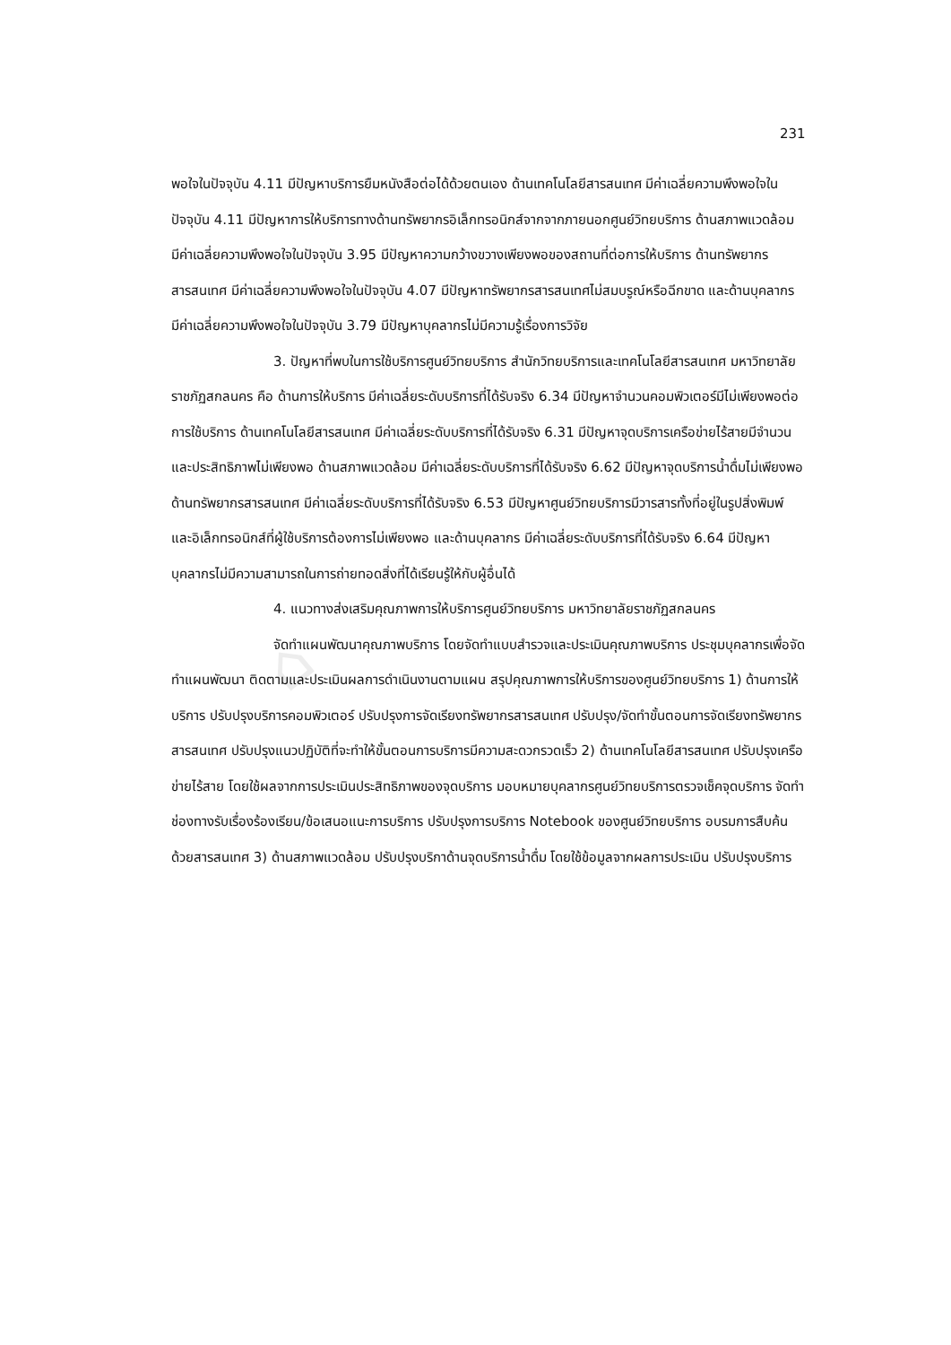⌂
231
พอใจในปัจจุบัน 4.11 มีปัญหาบริการยืมหนังสือต่อได้ด้วยตนเอง ด้านเทคโนโลยีสารสนเทศ มีค่าเฉลี่ยความพึงพอใจในปัจจุบัน 4.11 มีปัญหาการให้บริการทางด้านทรัพยากรอิเล็กทรอนิกส์จากจากภายนอกศูนย์วิทยบริการ ด้านสภาพแวดล้อม มีค่าเฉลี่ยความพึงพอใจในปัจจุบัน 3.95 มีปัญหาความกว้างขวางเพียงพอของสถานที่ต่อการให้บริการ ด้านทรัพยากรสารสนเทศ มีค่าเฉลี่ยความพึงพอใจในปัจจุบัน 4.07 มีปัญหาทรัพยากรสารสนเทศไม่สมบรูณ์หรือฉีกขาด และด้านบุคลากร มีค่าเฉลี่ยความพึงพอใจในปัจจุบัน 3.79 มีปัญหาบุคลากรไม่มีความรู้เรื่องการวิจัย
3. ปัญหาที่พบในการใช้บริการศูนย์วิทยบริการ สำนักวิทยบริการและเทคโนโลยีสารสนเทศ มหาวิทยาลัยราชภัฏสกลนคร คือ ด้านการให้บริการ มีค่าเฉลี่ยระดับบริการที่ได้รับจริง 6.34 มีปัญหาจำนวนคอมพิวเตอร์มีไม่เพียงพอต่อการใช้บริการ ด้านเทคโนโลยีสารสนเทศ มีค่าเฉลี่ยระดับบริการที่ได้รับจริง 6.31 มีปัญหาจุดบริการเครือข่ายไร้สายมีจำนวนและประสิทธิภาพไม่เพียงพอ ด้านสภาพแวดล้อม มีค่าเฉลี่ยระดับบริการที่ได้รับจริง 6.62 มีปัญหาจุดบริการน้ำดื่มไม่เพียงพอ ด้านทรัพยากรสารสนเทศ มีค่าเฉลี่ยระดับบริการที่ได้รับจริง 6.53 มีปัญหาศูนย์วิทยบริการมีวารสารทั้งที่อยู่ในรูปสิ่งพิมพ์ และอิเล็กทรอนิกส์ที่ผู้ใช้บริการต้องการไม่เพียงพอ และด้านบุคลากร มีค่าเฉลี่ยระดับบริการที่ได้รับจริง 6.64 มีปัญหาบุคลากรไม่มีความสามารถในการถ่ายทอดสิ่งที่ได้เรียนรู้ให้กับผู้อื่นได้
4. แนวทางส่งเสริมคุณภาพการให้บริการศูนย์วิทยบริการ มหาวิทยาลัยราชภัฏสกลนคร
จัดทำแผนพัฒนาคุณภาพบริการ โดยจัดทำแบบสำรวจและประเมินคุณภาพบริการ ประชุมบุคลากรเพื่อจัดทำแผนพัฒนา ติดตามและประเมินผลการดำเนินงานตามแผน สรุปคุณภาพการให้บริการของศูนย์วิทยบริการ 1) ด้านการให้บริการ ปรับปรุงบริการคอมพิวเตอร์ ปรับปรุงการจัดเรียงทรัพยากรสารสนเทศ ปรับปรุง/จัดทำขั้นตอนการจัดเรียงทรัพยากรสารสนเทศ ปรับปรุงแนวปฏิบัติที่จะทำให้ขั้นตอนการบริการมีความสะดวกรวดเร็ว 2) ด้านเทคโนโลยีสารสนเทศ ปรับปรุงเครือข่ายไร้สาย โดยใช้ผลจากการประเมินประสิทธิภาพของจุดบริการ มอบหมายบุคลากรศูนย์วิทยบริการตรวจเช็คจุดบริการ จัดทำช่องทางรับเรื่องร้องเรียน/ข้อเสนอแนะการบริการ ปรับปรุงการบริการ Notebook ของศูนย์วิทยบริการ อบรมการสืบค้นด้วยสารสนเทศ 3) ด้านสภาพแวดล้อม ปรับปรุงบริกาด้านจุดบริการน้ำดื่ม โดยใช้ข้อมูลจากผลการประเมิน ปรับปรุงบริการ